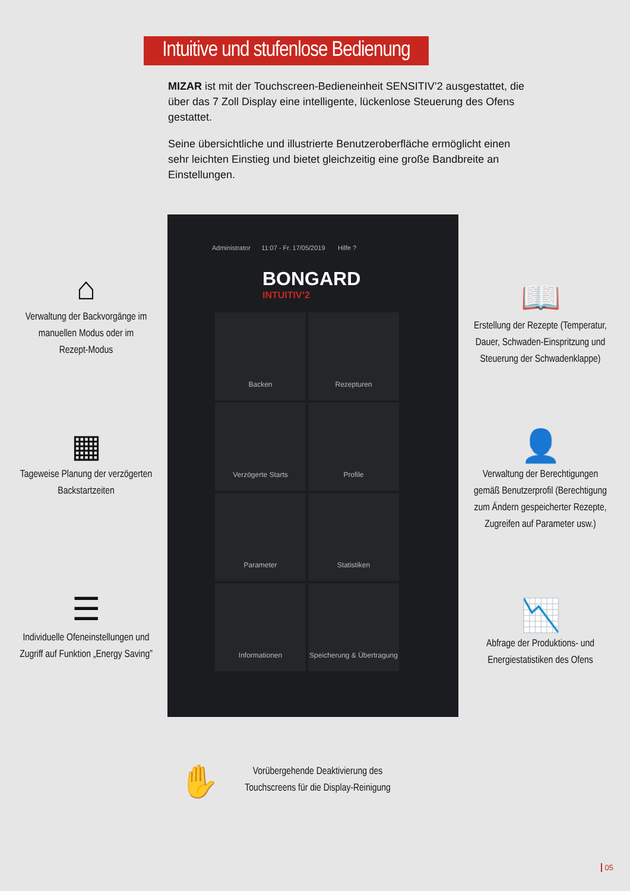Intuitive und stufenlose Bedienung
MIZAR ist mit der Touchscreen-Bedieneinheit SENSITIV’2 ausgestattet, die über das 7 Zoll Display eine intelligente, lückenlose Steuerung des Ofens gestattet.
Seine übersichtliche und illustrierte Benutzeroberfläche ermöglicht einen sehr leichten Einstieg und bietet gleichzeitig eine große Bandbreite an Einstellungen.
⌂
Verwaltung der Backvorgänge im manuellen Modus oder im Rezept-Modus
▦
Tageweise Planung der verzögerten Backstartzeiten
☰
Individuelle Ofeneinstellungen und Zugriff auf Funktion „Energy Saving”
Administrator 11:07 - Fr. 17/05/2019 Hilfe ?
BONGARD
INTUITIV’2
Backen
Rezepturen
Verzögerte Starts
Profile
Parameter
Statistiken
Informationen
Speicherung & Übertragung
📖
Erstellung der Rezepte (Temperatur, Dauer, Schwaden-Einspritzung und Steuerung der Schwadenklappe)
👤
Verwaltung der Berechtigungen gemäß Benutzerprofil (Berechtigung zum Ändern gespeicherter Rezepte, Zugreifen auf Parameter usw.)
📉
Abfrage der Produktions- und Energiestatistiken des Ofens
✋
Vorübergehende Deaktivierung des Touchscreens für die Display-Reinigung
05